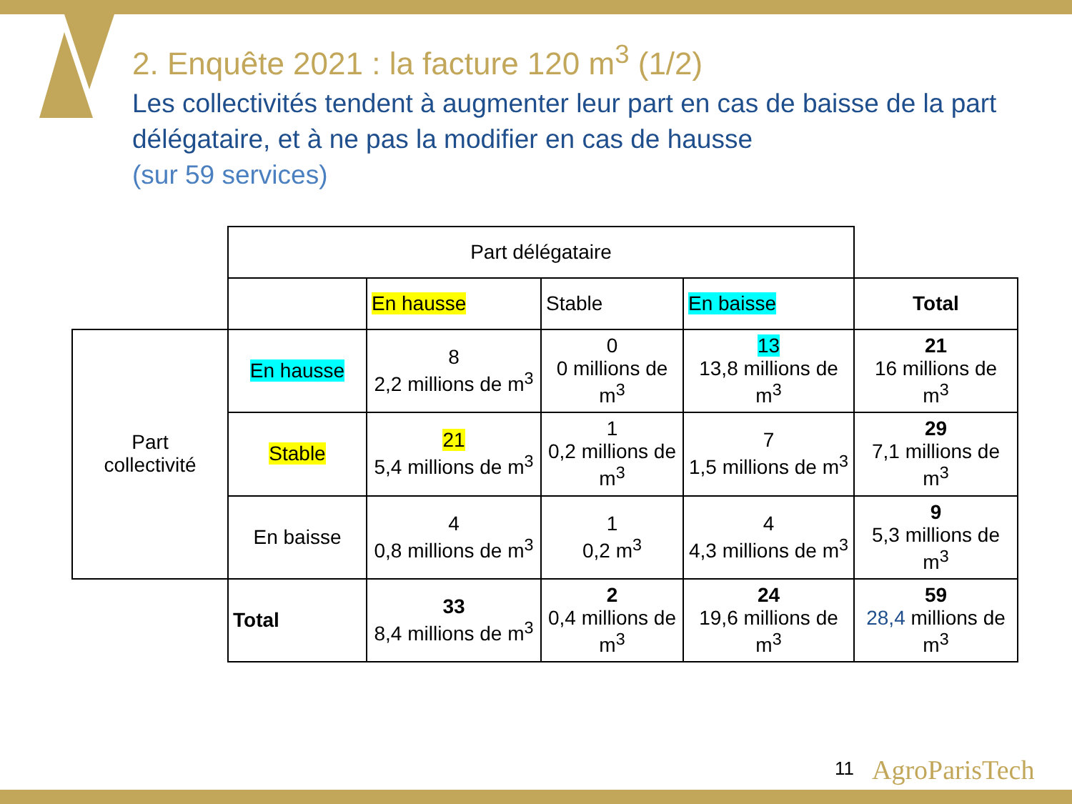2. Enquête 2021 : la facture 120 m<sup>3</sup> (1/2)
Les collectivités tendent à augmenter leur part en cas de baisse de la part délégataire, et à ne pas la modifier en cas de hausse
(sur 59 services)
| | Part délégataire | | | | |
| | | En hausse | Stable | En baisse | Total |
| Part collectivité | En hausse | 8 2,2 millions de m<sup>3</sup> | 0 0 millions de m<sup>3</sup> | 13 13,8 millions de m<sup>3</sup> | 21 16 millions de m<sup>3</sup> |
| | Stable | 21 5,4 millions de m<sup>3</sup> | 1 0,2 millions de m<sup>3</sup> | 7 1,5 millions de m<sup>3</sup> | 29 7,1 millions de m<sup>3</sup> |
| | En baisse | 4 0,8 millions de m<sup>3</sup> | 1 0,2 m<sup>3</sup> | 4 4,3 millions de m<sup>3</sup> | 9 5,3 millions de m<sup>3</sup> |
| | Total | 33 8,4 millions de m<sup>3</sup> | 2 0,4 millions de m<sup>3</sup> | 24 19,6 millions de m<sup>3</sup> | 59 28,4 millions de m<sup>3</sup> |
11 AgroParisTech